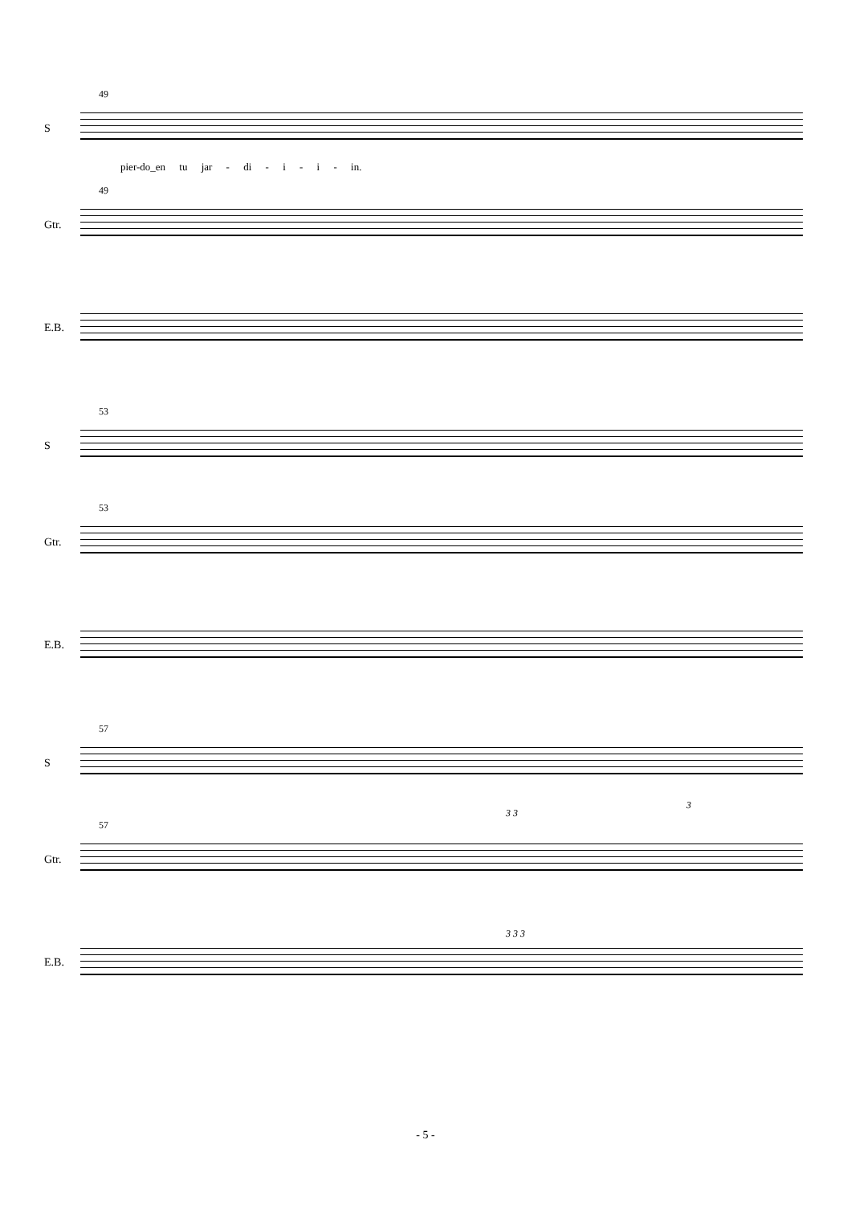49
S
pier-do_en tu jar - di - i - i - in.
49
Gtr.
E.B.
53
S
53
Gtr.
E.B.
57
S
57
3 3
3
Gtr.
3 3 3
E.B.
- 5 -